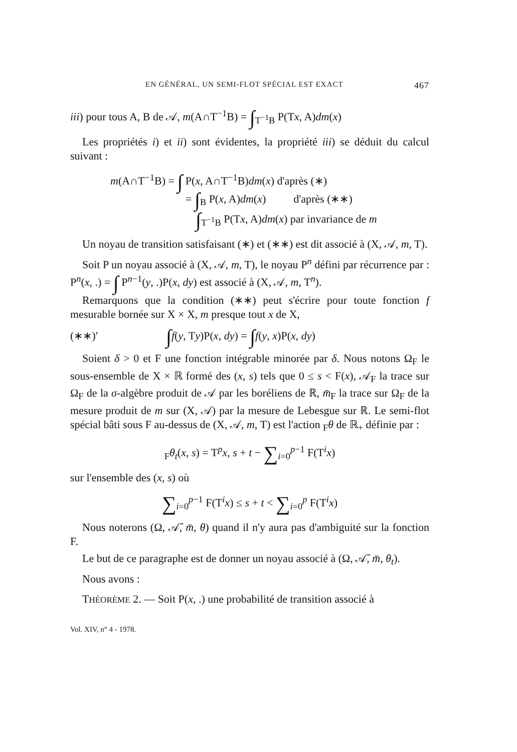EN GÉNÉRAL, UN SEMI-FLOT SPÉCIAL EST EXACT 467
iii) pour tous A, B de 𝒜, m(A∩T<sup>−1</sup>B) = ∫<sub>T<sup>−1</sup>B</sub> P(Tx, A)dm(x)
Les propriétés i) et ii) sont évidentes, la propriété iii) se déduit du calcul suivant :
m(A∩T<sup>−1</sup>B) = ∫ P(x, A∩T<sup>−1</sup>B)dm(x) d'après (∗)
= ∫<sub>B</sub> P(x, A)dm(x) d'après (∗∗)
∫<sub>T<sup>−1</sup>B</sub> P(Tx, A)dm(x) par invariance de m
Un noyau de transition satisfaisant (∗) et (∗∗) est dit associé à (X, 𝒜, m, T).
Soit P un noyau associé à (X, 𝒜, m, T), le noyau P<sup>n</sup> défini par récurrence par : P<sup>n</sup>(x, .) = ∫ P<sup>n−1</sup>(y, .)P(x, dy) est associé à (X, 𝒜, m, T<sup>n</sup>).
Remarquons que la condition (∗∗) peut s'écrire pour toute fonction f mesurable bornée sur X × X, m presque tout x de X,
(∗∗)′ ∫f(y, Ty)P(x, dy) = ∫f(y, x)P(x, dy)
Soient δ > 0 et F une fonction intégrable minorée par δ. Nous notons Ω<sub>F</sub> le sous-ensemble de X × ℝ formé des (x, s) tels que 0 ≤ s < F(x), 𝒜<sub>F</sub> la trace sur Ω<sub>F</sub> de la σ-algèbre produit de 𝒜 par les boréliens de ℝ, m̄<sub>F</sub> la trace sur Ω<sub>F</sub> de la mesure produit de m sur (X, 𝒜) par la mesure de Lebesgue sur ℝ. Le semi-flot spécial bâti sous F au-dessus de (X, 𝒜, m, T) est l'action <sub>F</sub>θ de ℝ<sub>+</sub> définie par :
<sub>F</sub>θ<sub>t</sub>(x, s) = T<sup>p</sup>x, s + t − ∑<sub>i=0</sub><sup>p−1</sup> F(T<sup>i</sup>x)
sur l'ensemble des (x, s) où
∑<sub>i=0</sub><sup>p−1</sup> F(T<sup>i</sup>x) ≤ s + t < ∑<sub>i=0</sub><sup>p</sup> F(T<sup>i</sup>x)
Nous noterons (Ω, 𝒜̄, m̄, θ) quand il n'y aura pas d'ambiguité sur la fonction F.
Le but de ce paragraphe est de donner un noyau associé à (Ω, 𝒜̄, m̄, θ<sub>t</sub>).
Nous avons :
THÉORÈME 2. — Soit P(x, .) une probabilité de transition associé à
Vol. XIV, n° 4 - 1978.